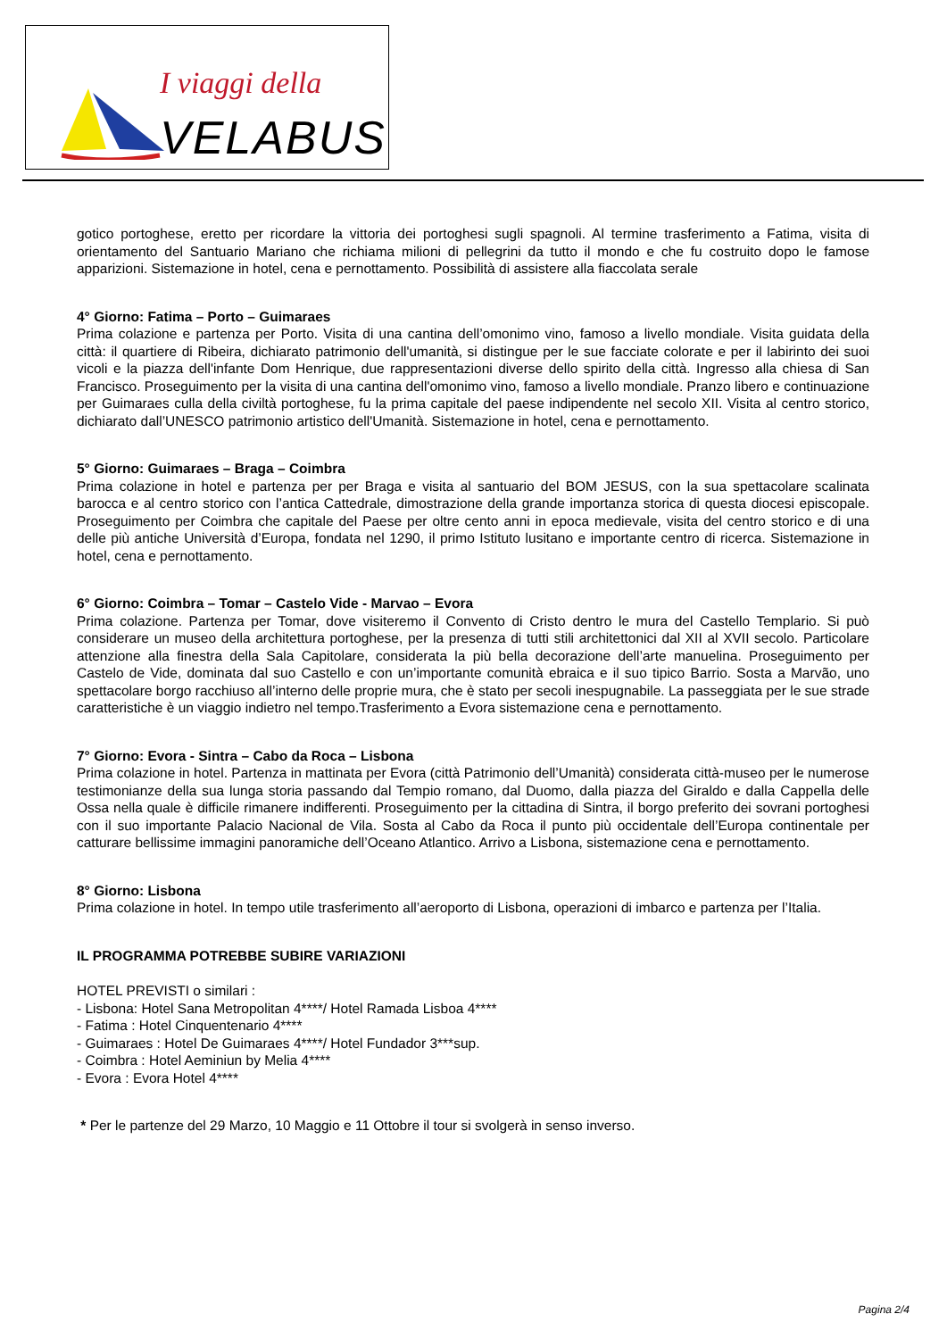I viaggi della
VELABUS
gotico portoghese, eretto per ricordare la vittoria dei portoghesi sugli spagnoli. Al termine trasferimento a Fatima, visita di orientamento del Santuario Mariano che richiama milioni di pellegrini da tutto il mondo e che fu costruito dopo le famose apparizioni. Sistemazione in hotel, cena e pernottamento. Possibilità di assistere alla fiaccolata serale
4° Giorno: Fatima – Porto – Guimaraes
Prima colazione e partenza per Porto. Visita di una cantina dell’omonimo vino, famoso a livello mondiale. Visita guidata della città: il quartiere di Ribeira, dichiarato patrimonio dell'umanità, si distingue per le sue facciate colorate e per il labirinto dei suoi vicoli e la piazza dell'infante Dom Henrique, due rappresentazioni diverse dello spirito della città. Ingresso alla chiesa di San Francisco. Proseguimento per la visita di una cantina dell'omonimo vino, famoso a livello mondiale. Pranzo libero e continuazione per Guimaraes culla della civiltà portoghese, fu la prima capitale del paese indipendente nel secolo XII. Visita al centro storico, dichiarato dall’UNESCO patrimonio artistico dell'Umanità. Sistemazione in hotel, cena e pernottamento.
5° Giorno: Guimaraes – Braga – Coimbra
Prima colazione in hotel e partenza per per Braga e visita al santuario del BOM JESUS, con la sua spettacolare scalinata barocca e al centro storico con l’antica Cattedrale, dimostrazione della grande importanza storica di questa diocesi episcopale. Proseguimento per Coimbra che capitale del Paese per oltre cento anni in epoca medievale, visita del centro storico e di una delle più antiche Università d’Europa, fondata nel 1290, il primo Istituto lusitano e importante centro di ricerca. Sistemazione in hotel, cena e pernottamento.
6° Giorno: Coimbra – Tomar – Castelo Vide - Marvao – Evora
Prima colazione. Partenza per Tomar, dove visiteremo il Convento di Cristo dentro le mura del Castello Templario. Si può considerare un museo della architettura portoghese, per la presenza di tutti stili architettonici dal XII al XVII secolo. Particolare attenzione alla finestra della Sala Capitolare, considerata la più bella decorazione dell’arte manuelina. Proseguimento per Castelo de Vide, dominata dal suo Castello e con un’importante comunità ebraica e il suo tipico Barrio. Sosta a Marvão, uno spettacolare borgo racchiuso all’interno delle proprie mura, che è stato per secoli inespugnabile. La passeggiata per le sue strade caratteristiche è un viaggio indietro nel tempo.Trasferimento a Evora sistemazione cena e pernottamento.
7° Giorno: Evora - Sintra – Cabo da Roca – Lisbona
Prima colazione in hotel. Partenza in mattinata per Evora (città Patrimonio dell’Umanità) considerata città-museo per le numerose testimonianze della sua lunga storia passando dal Tempio romano, dal Duomo, dalla piazza del Giraldo e dalla Cappella delle Ossa nella quale è difficile rimanere indifferenti. Proseguimento per la cittadina di Sintra, il borgo preferito dei sovrani portoghesi con il suo importante Palacio Nacional de Vila. Sosta al Cabo da Roca il punto più occidentale dell’Europa continentale per catturare bellissime immagini panoramiche dell’Oceano Atlantico. Arrivo a Lisbona, sistemazione cena e pernottamento.
8° Giorno: Lisbona
Prima colazione in hotel. In tempo utile trasferimento all’aeroporto di Lisbona, operazioni di imbarco e partenza per l’Italia.
IL PROGRAMMA POTREBBE SUBIRE VARIAZIONI
HOTEL PREVISTI o similari :
- Lisbona: Hotel Sana Metropolitan 4****/ Hotel Ramada Lisboa 4****
- Fatima : Hotel Cinquentenario 4****
- Guimaraes : Hotel De Guimaraes 4****/ Hotel Fundador 3***sup.
- Coimbra : Hotel Aeminiun by Melia 4****
- Evora : Evora Hotel 4****
* Per le partenze del 29 Marzo, 10 Maggio e 11 Ottobre il tour si svolgerà in senso inverso.
Pagina 2/4